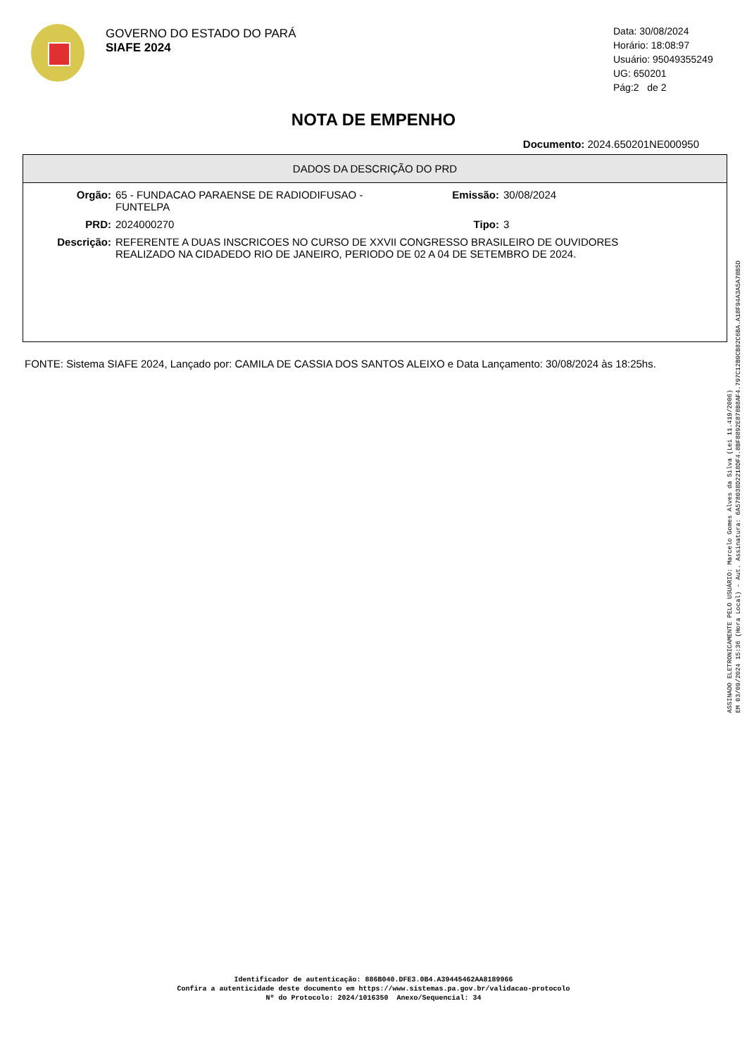GOVERNO DO ESTADO DO PARÁ
SIAFE 2024
Data: 30/08/2024
Horário: 18:08:97
Usuário: 95049355249
UG: 650201
Pág:2 de 2
NOTA DE EMPENHO
Documento: 2024.650201NE000950
DADOS DA DESCRIÇÃO DO PRD
Orgão: 65 - FUNDACAO PARAENSE DE RADIODIFUSAO -
FUNTELPA
Emissão: 30/08/2024
PRD: 2024000270 Tipo: 3
Descrição: REFERENTE A DUAS INSCRICOES NO CURSO DE XXVII CONGRESSO BRASILEIRO DE OUVIDORES
REALIZADO NA CIDADEDO RIO DE JANEIRO, PERIODO DE 02 A 04 DE SETEMBRO DE 2024.
FONTE: Sistema SIAFE 2024, Lançado por: CAMILA DE CASSIA DOS SANTOS ALEIXO e Data Lançamento: 30/08/2024 às 18:25hs.
ASSINADO ELETRONICAMENTE PELO USUÁRIO: Marcelo Gomes Alves da Silva (Lei 11.419/2006)
EM 03/09/2024 15:36 (Hora Local) - Aut. Assinatura: 6A578038D2218DF4.8BF8892E878B8AF4.797C12B9CB82C6BA.A18F94A3A5A78B5D
Identificador de autenticação: 886B040.DFE3.0B4.A39445462AA8189966
Confira a autenticidade deste documento em https://www.sistemas.pa.gov.br/validacao-protocolo
Nº do Protocolo: 2024/1016350 Anexo/Sequencial: 34